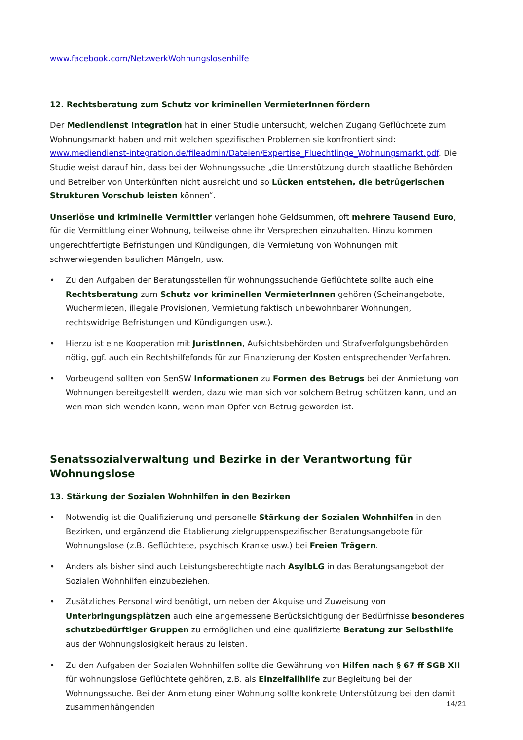www.facebook.com/NetzwerkWohnungslosenhilfe
12. Rechtsberatung zum Schutz vor kriminellen VermieterInnen fördern
Der Mediendienst Integration hat in einer Studie untersucht, welchen Zugang Geflüchtete zum Wohnungsmarkt haben und mit welchen spezifischen Problemen sie konfrontiert sind: www.mediendienst-integration.de/fileadmin/Dateien/Expertise_Fluechtlinge_Wohnungsmarkt.pdf. Die Studie weist darauf hin, dass bei der Wohnungssuche „die Unterstützung durch staatliche Behörden und Betreiber von Unterkünften nicht ausreicht und so Lücken entstehen, die betrügerischen Strukturen Vorschub leisten können“.
Unseriöse und kriminelle Vermittler verlangen hohe Geldsummen, oft mehrere Tausend Euro, für die Vermittlung einer Wohnung, teilweise ohne ihr Versprechen einzuhalten. Hinzu kommen ungerechtfertigte Befristungen und Kündigungen, die Vermietung von Wohnungen mit schwerwiegenden baulichen Mängeln, usw.
• Zu den Aufgaben der Beratungsstellen für wohnungssuchende Geflüchtete sollte auch eine Rechtsberatung zum Schutz vor kriminellen VermieterInnen gehören (Scheinangebote, Wuchermieten, illegale Provisionen, Vermietung faktisch unbewohnbarer Wohnungen, rechtswidrige Befristungen und Kündigungen usw.).
• Hierzu ist eine Kooperation mit JuristInnen, Aufsichtsbehörden und Strafverfolgungsbehörden nötig, ggf. auch ein Rechtshilfefonds für zur Finanzierung der Kosten entsprechender Verfahren.
• Vorbeugend sollten von SenSW Informationen zu Formen des Betrugs bei der Anmietung von Wohnungen bereitgestellt werden, dazu wie man sich vor solchem Betrug schützen kann, und an wen man sich wenden kann, wenn man Opfer von Betrug geworden ist.
Senatssozialverwaltung und Bezirke in der Verantwortung für Wohnungslose
13. Stärkung der Sozialen Wohnhilfen in den Bezirken
• Notwendig ist die Qualifizierung und personelle Stärkung der Sozialen Wohnhilfen in den Bezirken, und ergänzend die Etablierung zielgruppenspezifischer Beratungsangebote für Wohnungslose (z.B. Geflüchtete, psychisch Kranke usw.) bei Freien Trägern.
• Anders als bisher sind auch Leistungsberechtigte nach AsylbLG in das Beratungsangebot der Sozialen Wohnhilfen einzubeziehen.
• Zusätzliches Personal wird benötigt, um neben der Akquise und Zuweisung von Unterbringungsplätzen auch eine angemessene Berücksichtigung der Bedürfnisse besonderes schutzbedürftiger Gruppen zu ermöglichen und eine qualifizierte Beratung zur Selbsthilfe aus der Wohnungslosigkeit heraus zu leisten.
• Zu den Aufgaben der Sozialen Wohnhilfen sollte die Gewährung von Hilfen nach § 67 ff SGB XII für wohnungslose Geflüchtete gehören, z.B. als Einzelfallhilfe zur Begleitung bei der Wohnungssuche. Bei der Anmietung einer Wohnung sollte konkrete Unterstützung bei den damit zusammenhängenden
14/21